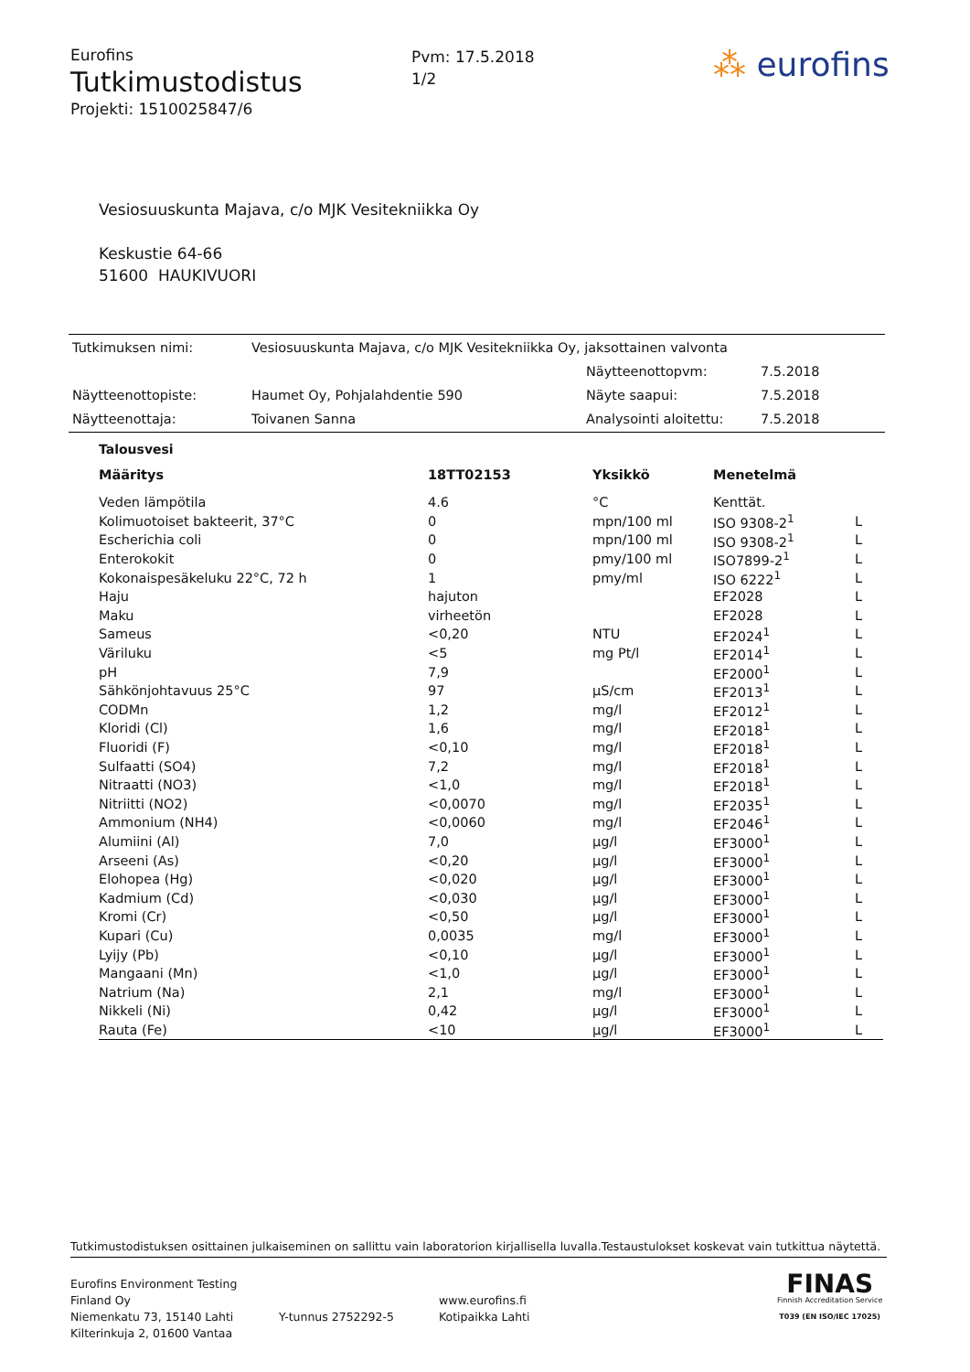Eurofins
Tutkimustodistus
Projekti: 1510025847/6
Pvm: 17.5.2018
1/2
⁂ eurofins
Vesiosuuskunta Majava, c/o MJK Vesitekniikka Oy
Keskustie 64-66
51600 HAUKIVUORI
| Tutkimuksen nimi: | Vesiosuuskunta Majava, c/o MJK Vesitekniikka Oy, jaksottainen valvonta | | |
| | | Näytteenottopvm: | 7.5.2018 |
| Näytteenottopiste: | Haumet Oy, Pohjalahdentie 590 | Näyte saapui: | 7.5.2018 |
| Näytteenottaja: | Toivanen Sanna | Analysointi aloitettu: | 7.5.2018 |
Talousvesi
| Määritys | 18TT02153 | Yksikkö | Menetelmä | |
| --- | --- | --- | --- | --- |
| Veden lämpötila | 4.6 | °C | Kenttät. | |
| Kolimuotoiset bakteerit, 37°C | 0 | mpn/100 ml | ISO 9308-2<sup>1</sup> | L |
| Escherichia coli | 0 | mpn/100 ml | ISO 9308-2<sup>1</sup> | L |
| Enterokokit | 0 | pmy/100 ml | ISO7899-2<sup>1</sup> | L |
| Kokonaispesäkeluku 22°C, 72 h | 1 | pmy/ml | ISO 6222<sup>1</sup> | L |
| Haju | hajuton | | EF2028 | L |
| Maku | virheetön | | EF2028 | L |
| Sameus | <0,20 | NTU | EF2024<sup>1</sup> | L |
| Väriluku | <5 | mg Pt/l | EF2014<sup>1</sup> | L |
| pH | 7,9 | | EF2000<sup>1</sup> | L |
| Sähkönjohtavuus 25°C | 97 | µS/cm | EF2013<sup>1</sup> | L |
| CODMn | 1,2 | mg/l | EF2012<sup>1</sup> | L |
| Kloridi (Cl) | 1,6 | mg/l | EF2018<sup>1</sup> | L |
| Fluoridi (F) | <0,10 | mg/l | EF2018<sup>1</sup> | L |
| Sulfaatti (SO4) | 7,2 | mg/l | EF2018<sup>1</sup> | L |
| Nitraatti (NO3) | <1,0 | mg/l | EF2018<sup>1</sup> | L |
| Nitriitti (NO2) | <0,0070 | mg/l | EF2035<sup>1</sup> | L |
| Ammonium (NH4) | <0,0060 | mg/l | EF2046<sup>1</sup> | L |
| Alumiini (Al) | 7,0 | µg/l | EF3000<sup>1</sup> | L |
| Arseeni (As) | <0,20 | µg/l | EF3000<sup>1</sup> | L |
| Elohopea (Hg) | <0,020 | µg/l | EF3000<sup>1</sup> | L |
| Kadmium (Cd) | <0,030 | µg/l | EF3000<sup>1</sup> | L |
| Kromi (Cr) | <0,50 | µg/l | EF3000<sup>1</sup> | L |
| Kupari (Cu) | 0,0035 | mg/l | EF3000<sup>1</sup> | L |
| Lyijy (Pb) | <0,10 | µg/l | EF3000<sup>1</sup> | L |
| Mangaani (Mn) | <1,0 | µg/l | EF3000<sup>1</sup> | L |
| Natrium (Na) | 2,1 | mg/l | EF3000<sup>1</sup> | L |
| Nikkeli (Ni) | 0,42 | µg/l | EF3000<sup>1</sup> | L |
| Rauta (Fe) | <10 | µg/l | EF3000<sup>1</sup> | L |
Tutkimustodistuksen osittainen julkaiseminen on sallittu vain laboratorion kirjallisella luvalla.Testaustulokset koskevat vain tutkittua näytettä.
Eurofins Environment Testing Finland Oy
Niemenkatu 73, 15140 Lahti
Kilterinkuja 2, 01600 Vantaa
Y-tunnus 2752292-5
www.eurofins.fi
Kotipaikka Lahti
FINAS
Finnish Accreditation Service
T039 (EN ISO/IEC 17025)